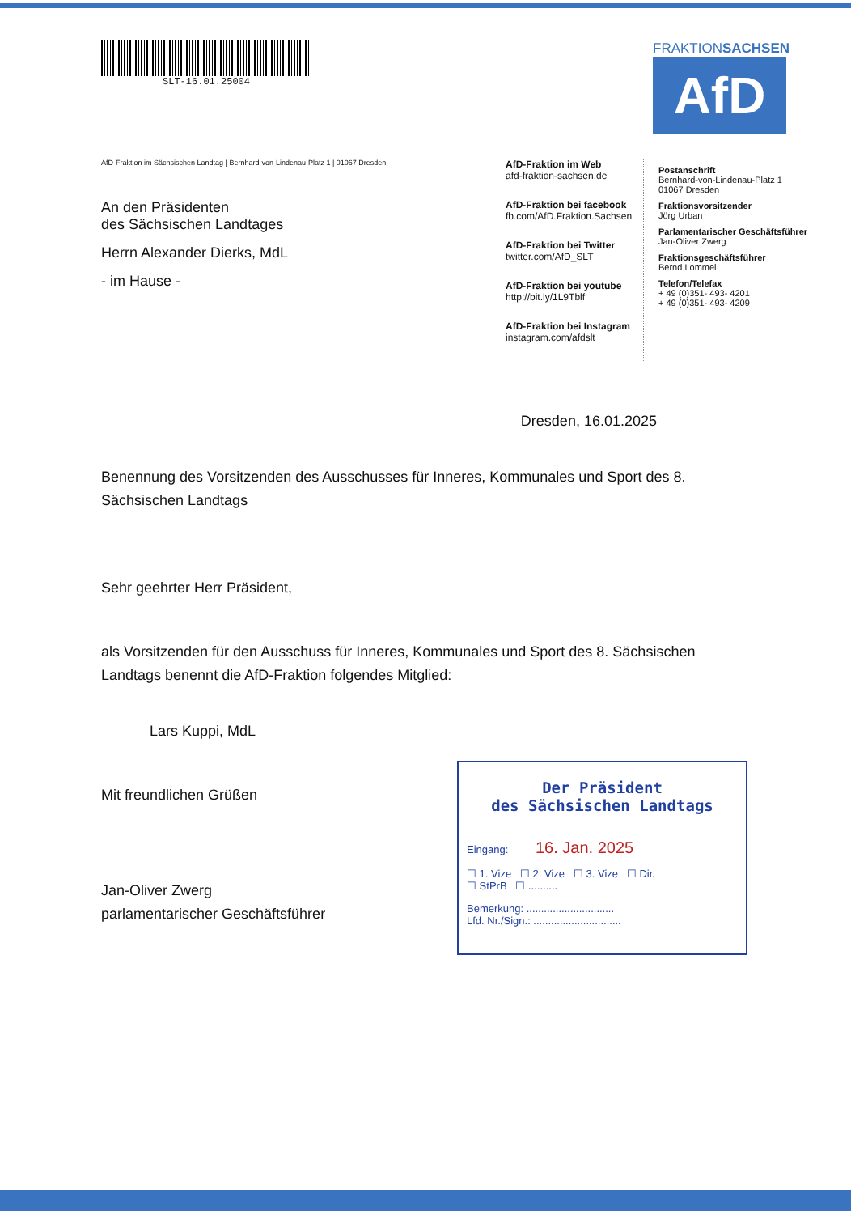SLT-16.01.25004
FRAKTIONSACHSEN
AfD
AfD-Fraktion im Sächsischen Landtag | Bernhard-von-Lindenau-Platz 1 | 01067 Dresden
An den Präsidenten
des Sächsischen Landtages
Herrn Alexander Dierks, MdL
- im Hause -
AfD-Fraktion im Web
afd-fraktion-sachsen.de
AfD-Fraktion bei facebook
fb.com/AfD.Fraktion.Sachsen
AfD-Fraktion bei Twitter
twitter.com/AfD_SLT
AfD-Fraktion bei youtube
http://bit.ly/1L9Tblf
AfD-Fraktion bei Instagram
instagram.com/afdslt
Postanschrift
Bernhard-von-Lindenau-Platz 1
01067 Dresden
Fraktionsvorsitzender
Jörg Urban
Parlamentarischer Geschäftsführer
Jan-Oliver Zwerg
Fraktionsgeschäftsführer
Bernd Lommel
Telefon/Telefax
+ 49 (0)351- 493- 4201
+ 49 (0)351- 493- 4209
Dresden, 16.01.2025
Benennung des Vorsitzenden des Ausschusses für Inneres, Kommunales und Sport des 8. Sächsischen Landtags
Sehr geehrter Herr Präsident,
als Vorsitzenden für den Ausschuss für Inneres, Kommunales und Sport des 8. Sächsischen Landtags benennt die AfD-Fraktion folgendes Mitglied:
Lars Kuppi, MdL
Mit freundlichen Grüßen
Jan-Oliver Zwerg
parlamentarischer Geschäftsführer
Der Präsident
des Sächsischen Landtags
Eingang: 16. Jan. 2025
☐ 1. Vize ☐ 2. Vize ☐ 3. Vize ☐ Dir.
☐ StPrB ☐ ..........
Bemerkung: ..............................
Lfd. Nr./Sign.: ..............................